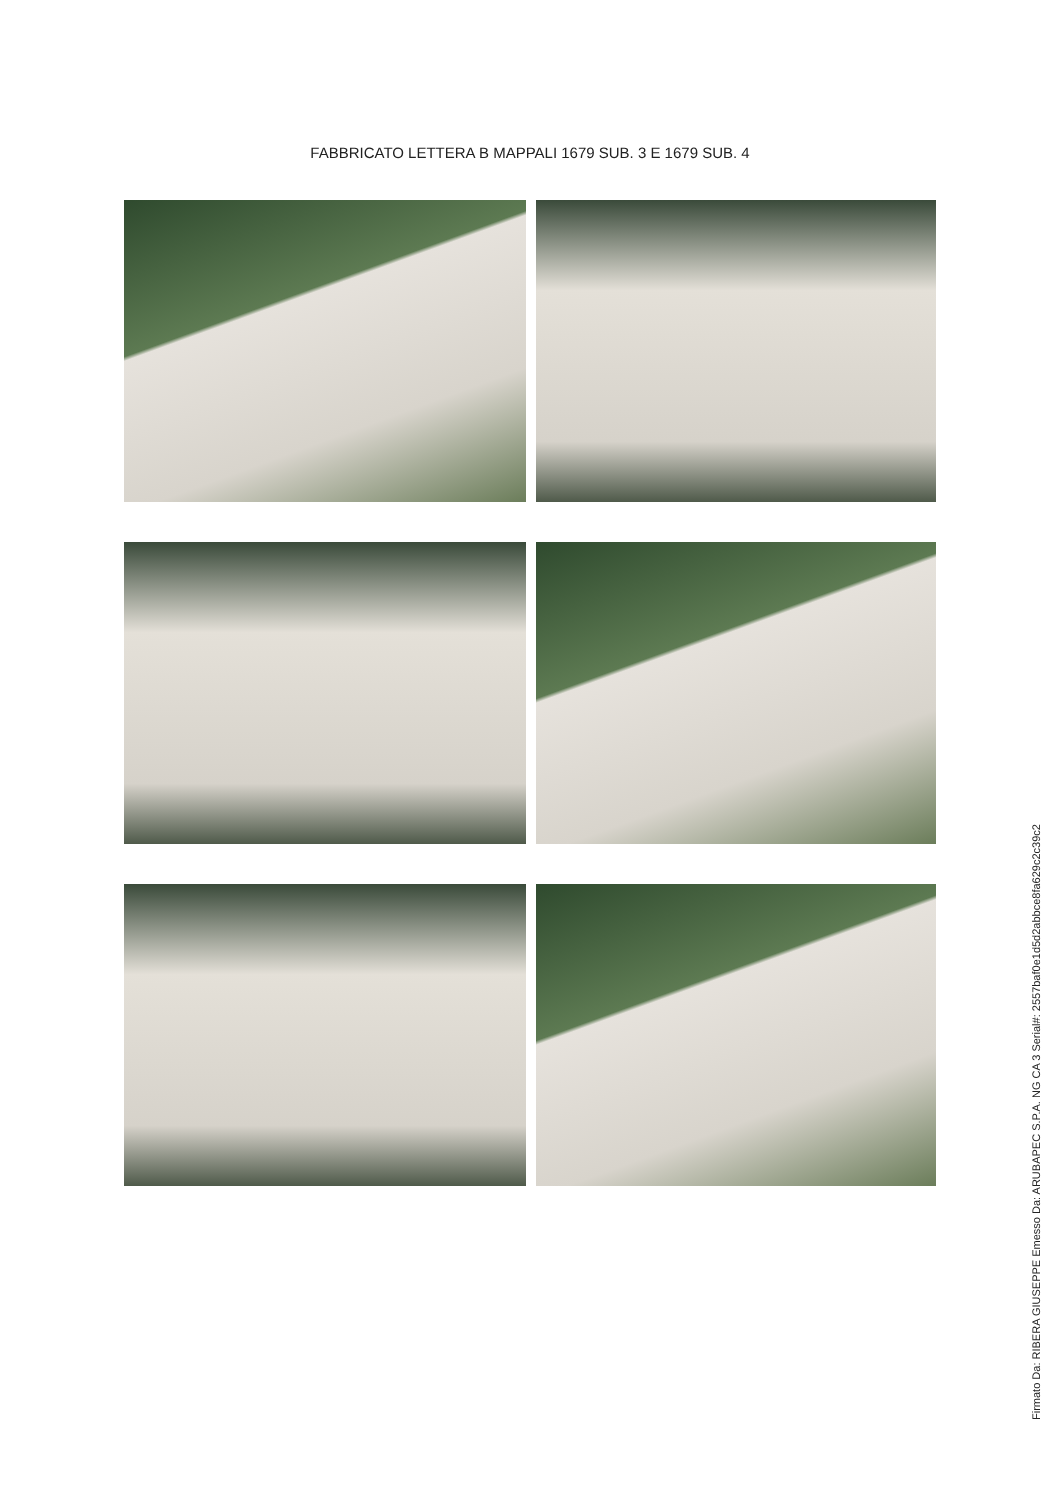FABBRICATO LETTERA B MAPPALI 1679 SUB. 3 E 1679 SUB. 4
Firmato Da: RIBERA GIUSEPPE Emesso Da: ARUBAPEC S.P.A. NG CA 3 Serial#: 2557baf0e1d5d2abbce8fa629c2c39c2